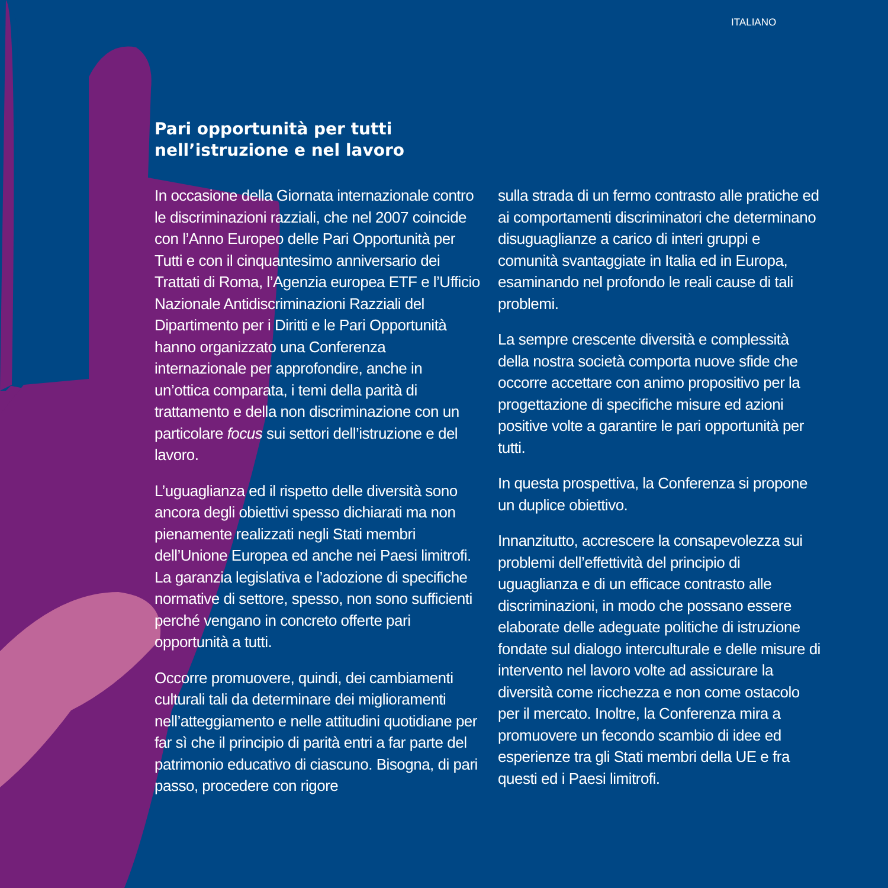ITALIANO
Pari opportunità per tutti
nell’istruzione e nel lavoro
In occasione della Giornata internazionale contro le discriminazioni razziali, che nel 2007 coincide con l’Anno Europeo delle Pari Opportunità per Tutti e con il cinquantesimo anniversario dei Trattati di Roma, l’Agenzia europea ETF e l’Ufficio Nazionale Antidiscriminazioni Razziali del Dipartimento per i Diritti e le Pari Opportunità hanno organizzato una Conferenza internazionale per approfondire, anche in un’ottica comparata, i temi della parità di trattamento e della non discriminazione con un particolare focus sui settori dell’istruzione e del lavoro.
L’uguaglianza ed il rispetto delle diversità sono ancora degli obiettivi spesso dichiarati ma non pienamente realizzati negli Stati membri dell’Unione Europea ed anche nei Paesi limitrofi. La garanzia legislativa e l’adozione di specifiche normative di settore, spesso, non sono sufficienti perché vengano in concreto offerte pari opportunità a tutti.
Occorre promuovere, quindi, dei cambiamenti culturali tali da determinare dei miglioramenti nell’atteggiamento e nelle attitudini quotidiane per far sì che il principio di parità entri a far parte del patrimonio educativo di ciascuno. Bisogna, di pari passo, procedere con rigore
sulla strada di un fermo contrasto alle pratiche ed ai comportamenti discriminatori che determinano disuguaglianze a carico di interi gruppi e comunità svantaggiate in Italia ed in Europa, esaminando nel profondo le reali cause di tali problemi.
La sempre crescente diversità e complessità della nostra società comporta nuove sfide che occorre accettare con animo propositivo per la progettazione di specifiche misure ed azioni positive volte a garantire le pari opportunità per tutti.
In questa prospettiva, la Conferenza si propone un duplice obiettivo.
Innanzitutto, accrescere la consapevolezza sui problemi dell’effettività del principio di uguaglianza e di un efficace contrasto alle discriminazioni, in modo che possano essere elaborate delle adeguate politiche di istruzione fondate sul dialogo interculturale e delle misure di intervento nel lavoro volte ad assicurare la diversità come ricchezza e non come ostacolo per il mercato. Inoltre, la Conferenza mira a promuovere un fecondo scambio di idee ed esperienze tra gli Stati membri della UE e fra questi ed i Paesi limitrofi.